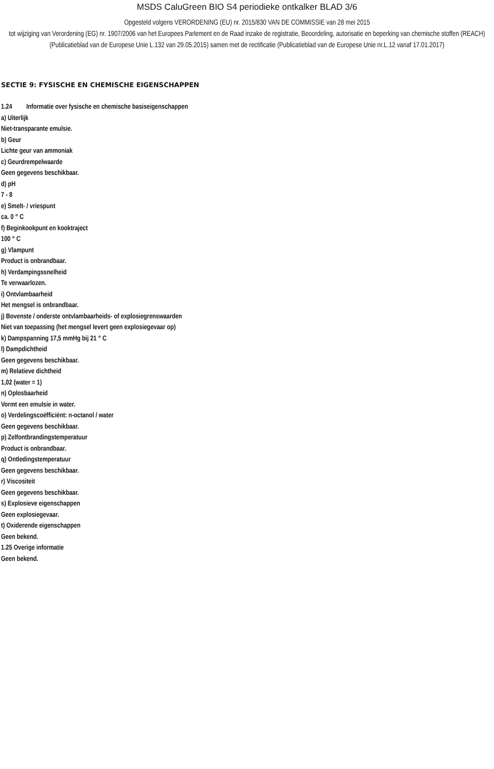MSDS CaluGreen BIO S4 periodieke ontkalker BLAD 3/6
Opgesteld volgens VERORDENING (EU) nr. 2015/830 VAN DE COMMISSIE van 28 mei 2015
tot wijziging van Verordening (EG) nr. 1907/2006 van het Europees Parlement en de Raad inzake de registratie, Beoordeling, autorisatie en beperking van chemische stoffen (REACH)
(Publicatieblad van de Europese Unie L.132 van 29.05.2015) samen met de rectificatie (Publicatieblad van de Europese Unie nr.L.12 vanaf 17.01.2017)
SECTIE 9: FYSISCHE EN CHEMISCHE EIGENSCHAPPEN
1.24 Informatie over fysische en chemische basiseigenschappen
a) Uiterlijk
Niet-transparante emulsie.
b) Geur
Lichte geur van ammoniak
c) Geurdrempelwaarde
Geen gegevens beschikbaar.
d) pH
7 - 8
e) Smelt- / vriespunt
ca. 0 ° C
f) Beginkookpunt en kooktraject
100 ° C
g) Vlampunt
Product is onbrandbaar.
h) Verdampingssnelheid
Te verwaarlozen.
i) Ontvlambaarheid
Het mengsel is onbrandbaar.
j) Bovenste / onderste ontvlambaarheids- of explosiegrenswaarden
Niet van toepassing (het mengsel levert geen explosiegevaar op)
k) Dampspanning 17,5 mmHg bij 21 ° C
l) Dampdichtheid
Geen gegevens beschikbaar.
m) Relatieve dichtheid
1,02 (water = 1)
n) Oplosbaarheid
Vormt een emulsie in water.
o) Verdelingscoëfficiënt: n-octanol / water
Geen gegevens beschikbaar.
p) Zelfontbrandingstemperatuur
Product is onbrandbaar.
q) Ontledingstemperatuur
Geen gegevens beschikbaar.
r) Viscositeit
Geen gegevens beschikbaar.
s) Explosieve eigenschappen
Geen explosiegevaar.
t) Oxiderende eigenschappen
Geen bekend.
1.25 Overige informatie
Geen bekend.